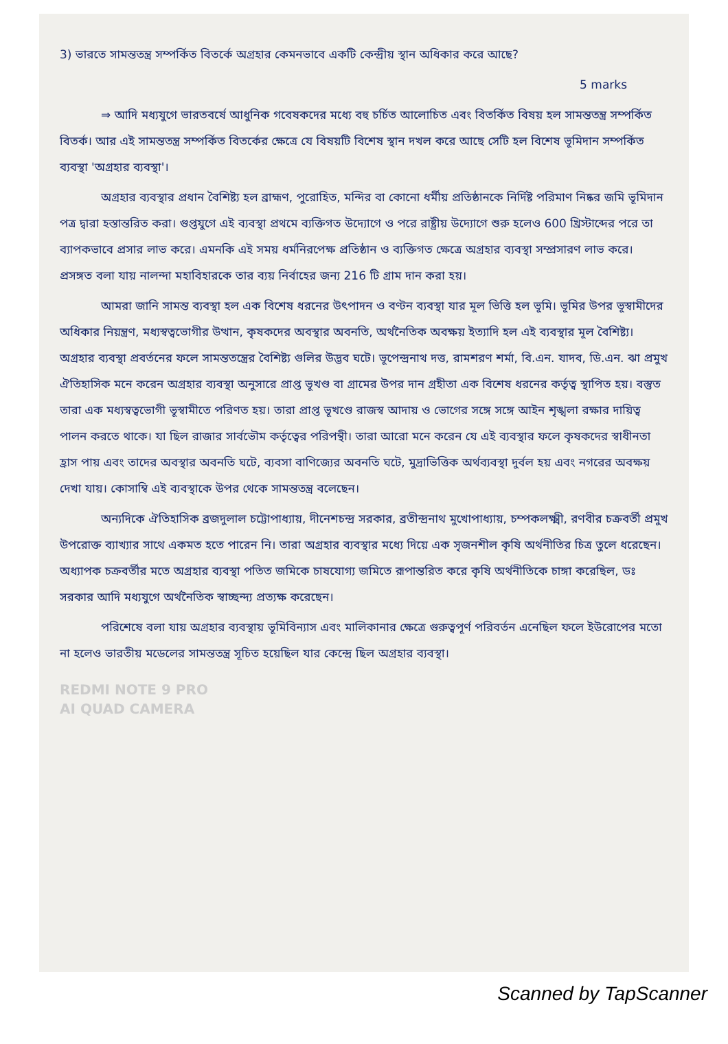3) ভারতে সামন্ততন্ত্র সম্পর্কিত বিতর্কে অগ্রহার কেমনভাবে একটি কেন্দ্রীয় স্থান অধিকার করে আছে?
5 marks
⇒ আদি মধ্যযুগে ভারতবর্ষে আধুনিক গবেষকদের মধ্যে বহু চর্চিত আলোচিত এবং বিতর্কিত বিষয় হল সামন্ততন্ত্র সম্পর্কিত বিতর্ক। আর এই সামন্ততন্ত্র সম্পর্কিত বিতর্কের ক্ষেত্রে যে বিষয়টি বিশেষ স্থান দখল করে আছে সেটি হল বিশেষ ভূমিদান সম্পর্কিত ব্যবস্থা 'অগ্রহার ব্যবস্থা'।
অগ্রহার ব্যবস্থার প্রধান বৈশিষ্ট্য হল ব্রাহ্মণ, পুরোহিত, মন্দির বা কোনো ধর্মীয় প্রতিষ্ঠানকে নির্দিষ্ট পরিমাণ নিষ্কর জমি ভূমিদান পত্র দ্বারা হস্তান্তরিত করা। গুপ্তযুগে এই ব্যবস্থা প্রথমে ব্যক্তিগত উদ্যোগে ও পরে রাষ্ট্রীয় উদ্যোগে শুরু হলেও 600 খ্রিস্টাব্দের পরে তা ব্যাপকভাবে প্রসার লাভ করে। এমনকি এই সময় ধর্মনিরপেক্ষ প্রতিষ্ঠান ও ব্যক্তিগত ক্ষেত্রে অগ্রহার ব্যবস্থা সম্প্রসারণ লাভ করে। প্রসঙ্গত বলা যায় নালন্দা মহাবিহারকে তার ব্যয় নির্বাহের জন্য 216 টি গ্রাম দান করা হয়।
আমরা জানি সামন্ত ব্যবস্থা হল এক বিশেষ ধরনের উৎপাদন ও বণ্টন ব্যবস্থা যার মূল ভিত্তি হল ভূমি। ভূমির উপর ভূস্বামীদের অধিকার নিয়ন্ত্রণ, মধ্যস্বত্বভোগীর উত্থান, কৃষকদের অবস্থার অবনতি, অর্থনৈতিক অবক্ষয় ইত্যাদি হল এই ব্যবস্থার মূল বৈশিষ্ট্য। অগ্রহার ব্যবস্থা প্রবর্তনের ফলে সামন্ততন্ত্রের বৈশিষ্ট্য গুলির উদ্ভব ঘটে। ভূপেন্দ্রনাথ দত্ত, রামশরণ শর্মা, বি.এন. যাদব, ডি.এন. ঝা প্রমুখ ঐতিহাসিক মনে করেন অগ্রহার ব্যবস্থা অনুসারে প্রাপ্ত ভূখণ্ড বা গ্রামের উপর দান গ্রহীতা এক বিশেষ ধরনের কর্তৃত্ব স্থাপিত হয়। বস্তুত তারা এক মধ্যস্বত্বভোগী ভূস্বামীতে পরিণত হয়। তারা প্রাপ্ত ভূখণ্ডে রাজস্ব আদায় ও ভোগের সঙ্গে সঙ্গে আইন শৃঙ্খলা রক্ষার দায়িত্ব পালন করতে থাকে। যা ছিল রাজার সার্বভৌম কর্তৃত্বের পরিপন্থী। তারা আরো মনে করেন যে এই ব্যবস্থার ফলে কৃষকদের স্বাধীনতা হ্রাস পায় এবং তাদের অবস্থার অবনতি ঘটে, ব্যবসা বাণিজ্যের অবনতি ঘটে, মুদ্রাভিত্তিক অর্থব্যবস্থা দুর্বল হয় এবং নগরের অবক্ষয় দেখা যায়। কোসাম্বি এই ব্যবস্থাকে উপর থেকে সামন্ততন্ত্র বলেছেন।
অন্যদিকে ঐতিহাসিক ব্রজদুলাল চট্টোপাধ্যায়, দীনেশচন্দ্র সরকার, ব্রতীন্দ্রনাথ মুখোপাধ্যায়, চম্পকলক্ষ্মী, রণবীর চক্রবর্তী প্রমুখ উপরোক্ত ব্যাখ্যার সাথে একমত হতে পারেন নি। তারা অগ্রহার ব্যবস্থার মধ্যে দিয়ে এক সৃজনশীল কৃষি অর্থনীতির চিত্র তুলে ধরেছেন। অধ্যাপক চক্রবর্তীর মতে অগ্রহার ব্যবস্থা পতিত জমিকে চাষযোগ্য জমিতে রূপান্তরিত করে কৃষি অর্থনীতিকে চাঙ্গা করেছিল, ডঃ সরকার আদি মধ্যযুগে অর্থনৈতিক স্বাচ্ছন্দ্য প্রত্যক্ষ করেছেন।
পরিশেষে বলা যায় অগ্রহার ব্যবস্থায় ভূমিবিন্যাস এবং মালিকানার ক্ষেত্রে গুরুত্বপূর্ণ পরিবর্তন এনেছিল ফলে ইউরোপের মতো না হলেও ভারতীয় মডেলের সামন্ততন্ত্র সূচিত হয়েছিল যার কেন্দ্রে ছিল অগ্রহার ব্যবস্থা।
REDMI NOTE 9 PRO
AI QUAD CAMERA
Scanned by TapScanner